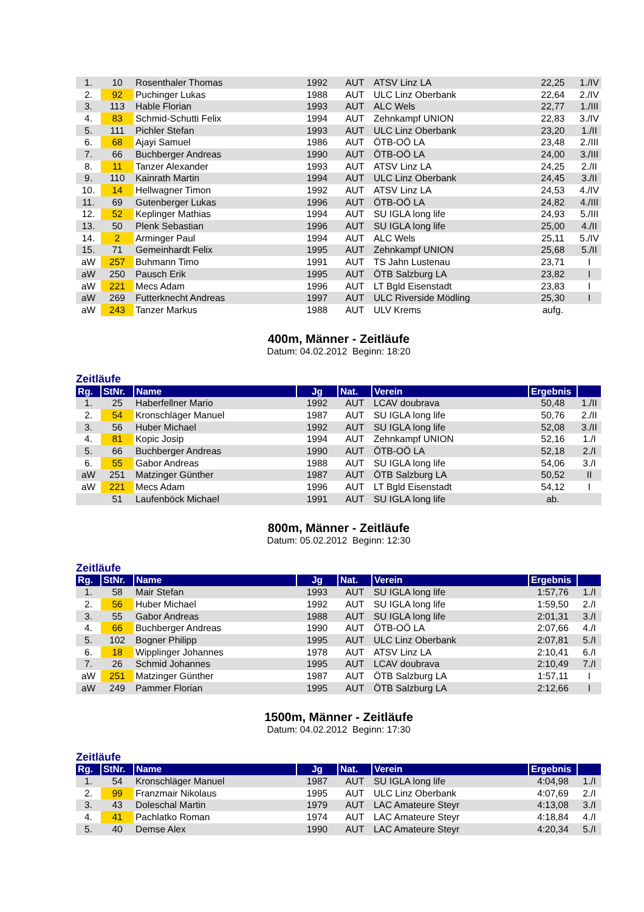| 1. | 10 | Rosenthaler Thomas | 1992 | AUT | ATSV Linz LA | 22,25 | 1./IV |
| 2. | 92 | Puchinger Lukas | 1988 | AUT | ULC Linz Oberbank | 22,64 | 2./IV |
| 3. | 113 | Hable Florian | 1993 | AUT | ALC Wels | 22,77 | 1./III |
| 4. | 83 | Schmid-Schutti Felix | 1994 | AUT | Zehnkampf UNION | 22,83 | 3./IV |
| 5. | 111 | Pichler Stefan | 1993 | AUT | ULC Linz Oberbank | 23,20 | 1./II |
| 6. | 68 | Ajayi Samuel | 1986 | AUT | ÖTB-OÖ LA | 23,48 | 2./III |
| 7. | 66 | Buchberger Andreas | 1990 | AUT | ÖTB-OÖ LA | 24,00 | 3./III |
| 8. | 11 | Tanzer Alexander | 1993 | AUT | ATSV Linz LA | 24,25 | 2./II |
| 9. | 110 | Kainrath Martin | 1994 | AUT | ULC Linz Oberbank | 24,45 | 3./II |
| 10. | 14 | Hellwagner Timon | 1992 | AUT | ATSV Linz LA | 24,53 | 4./IV |
| 11. | 69 | Gutenberger Lukas | 1996 | AUT | ÖTB-OÖ LA | 24,82 | 4./III |
| 12. | 52 | Keplinger Mathias | 1994 | AUT | SU IGLA long life | 24,93 | 5./III |
| 13. | 50 | Plenk Sebastian | 1996 | AUT | SU IGLA long life | 25,00 | 4./II |
| 14. | 2 | Arminger Paul | 1994 | AUT | ALC Wels | 25,11 | 5./IV |
| 15. | 71 | Gemeinhardt Felix | 1995 | AUT | Zehnkampf UNION | 25,68 | 5./II |
| aW | 257 | Buhmann Timo | 1991 | AUT | TS Jahn Lustenau | 23,71 | I |
| aW | 250 | Pausch Erik | 1995 | AUT | ÖTB Salzburg LA | 23,82 | I |
| aW | 221 | Mecs Adam | 1996 | AUT | LT Bgld Eisenstadt | 23,83 | I |
| aW | 269 | Futterknecht Andreas | 1997 | AUT | ULC Riverside Mödling | 25,30 | I |
| aW | 243 | Tanzer Markus | 1988 | AUT | ULV Krems | aufg. | |
400m, Männer - Zeitläufe
Datum: 04.02.2012 Beginn: 18:20
Zeitläufe
| Rg. | StNr. | Name | Jg | Nat. | Verein | Ergebnis | |
| --- | --- | --- | --- | --- | --- | --- | --- |
| 1. | 25 | Haberfellner Mario | 1992 | AUT | LCAV doubrava | 50,48 | 1./II |
| 2. | 54 | Kronschläger Manuel | 1987 | AUT | SU IGLA long life | 50,76 | 2./II |
| 3. | 56 | Huber Michael | 1992 | AUT | SU IGLA long life | 52,08 | 3./II |
| 4. | 81 | Kopic Josip | 1994 | AUT | Zehnkampf UNION | 52,16 | 1./I |
| 5. | 66 | Buchberger Andreas | 1990 | AUT | ÖTB-OÖ LA | 52,18 | 2./I |
| 6. | 55 | Gabor Andreas | 1988 | AUT | SU IGLA long life | 54,06 | 3./I |
| aW | 251 | Matzinger Günther | 1987 | AUT | ÖTB Salzburg LA | 50,52 | II |
| aW | 221 | Mecs Adam | 1996 | AUT | LT Bgld Eisenstadt | 54,12 | I |
| | 51 | Laufenböck Michael | 1991 | AUT | SU IGLA long life | ab. | |
800m, Männer - Zeitläufe
Datum: 05.02.2012 Beginn: 12:30
Zeitläufe
| Rg. | StNr. | Name | Jg | Nat. | Verein | Ergebnis | |
| --- | --- | --- | --- | --- | --- | --- | --- |
| 1. | 58 | Mair Stefan | 1993 | AUT | SU IGLA long life | 1:57,76 | 1./I |
| 2. | 56 | Huber Michael | 1992 | AUT | SU IGLA long life | 1:59,50 | 2./I |
| 3. | 55 | Gabor Andreas | 1988 | AUT | SU IGLA long life | 2:01,31 | 3./I |
| 4. | 66 | Buchberger Andreas | 1990 | AUT | ÖTB-OÖ LA | 2:07,66 | 4./I |
| 5. | 102 | Bogner Philipp | 1995 | AUT | ULC Linz Oberbank | 2:07,81 | 5./I |
| 6. | 18 | Wipplinger Johannes | 1978 | AUT | ATSV Linz LA | 2:10,41 | 6./I |
| 7. | 26 | Schmid Johannes | 1995 | AUT | LCAV doubrava | 2:10,49 | 7./I |
| aW | 251 | Matzinger Günther | 1987 | AUT | ÖTB Salzburg LA | 1:57,11 | I |
| aW | 249 | Pammer Florian | 1995 | AUT | ÖTB Salzburg LA | 2:12,66 | I |
1500m, Männer - Zeitläufe
Datum: 04.02.2012 Beginn: 17:30
Zeitläufe
| Rg. | StNr. | Name | Jg | Nat. | Verein | Ergebnis | |
| --- | --- | --- | --- | --- | --- | --- | --- |
| 1. | 54 | Kronschläger Manuel | 1987 | AUT | SU IGLA long life | 4:04,98 | 1./I |
| 2. | 99 | Franzmair Nikolaus | 1995 | AUT | ULC Linz Oberbank | 4:07,69 | 2./I |
| 3. | 43 | Doleschal Martin | 1979 | AUT | LAC Amateure Steyr | 4:13,08 | 3./I |
| 4. | 41 | Pachlatko Roman | 1974 | AUT | LAC Amateure Steyr | 4:18,84 | 4./I |
| 5. | 40 | Demse Alex | 1990 | AUT | LAC Amateure Steyr | 4:20,34 | 5./I |